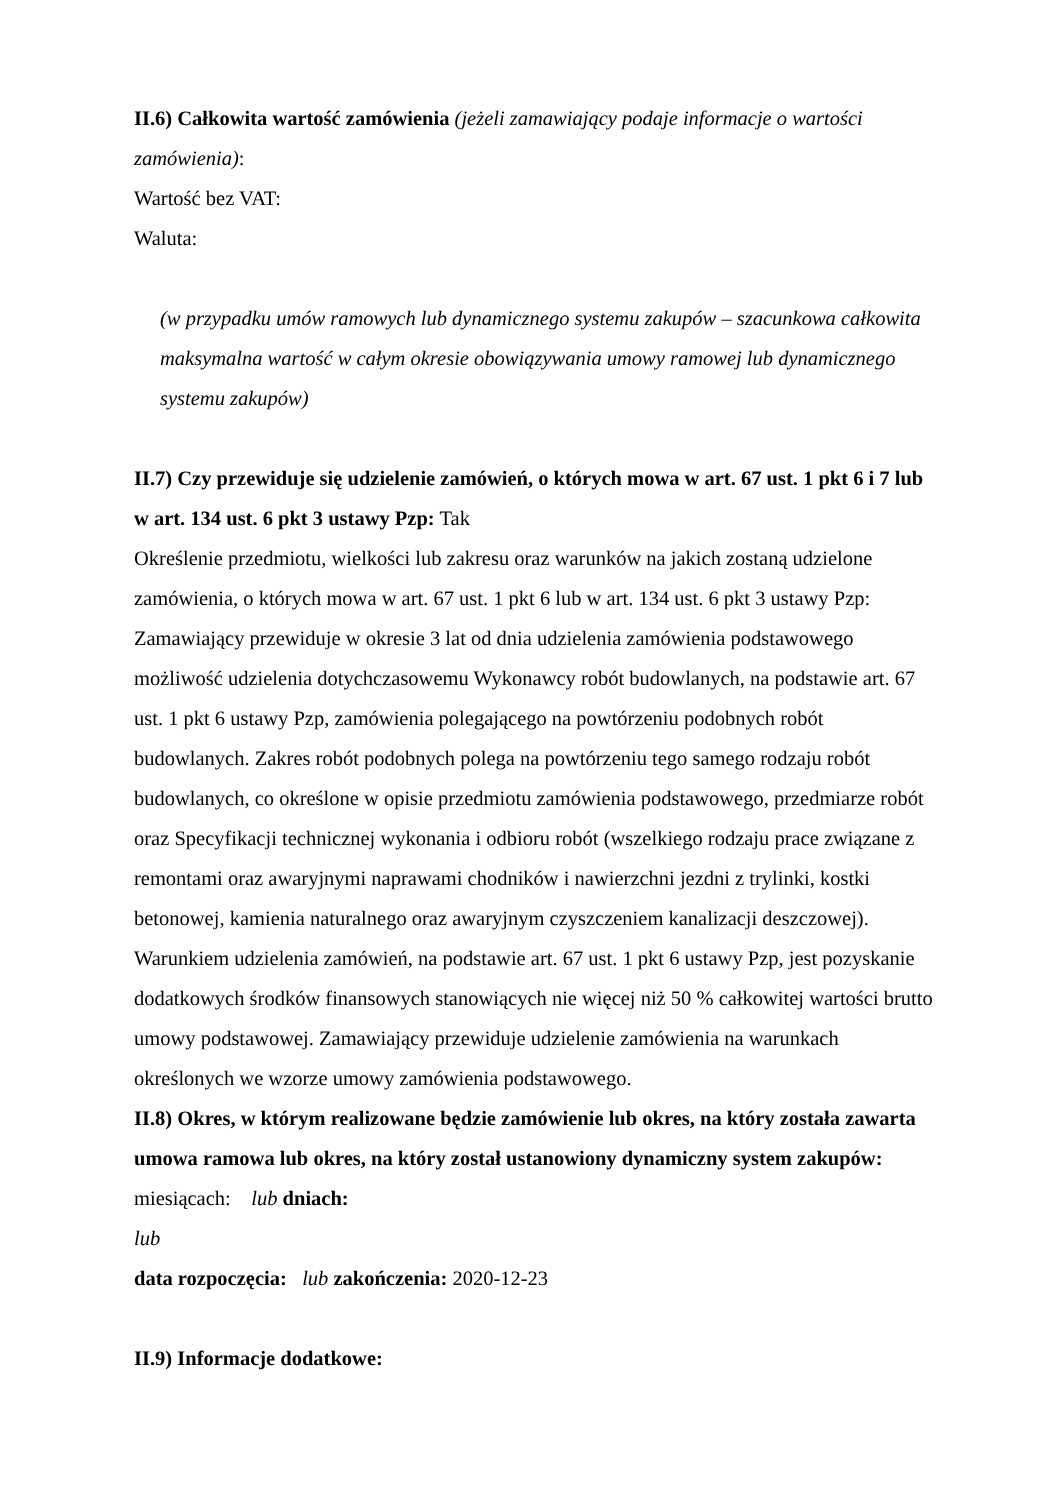II.6) Całkowita wartość zamówienia (jeżeli zamawiający podaje informacje o wartości zamówienia):
Wartość bez VAT:
Waluta:
(w przypadku umów ramowych lub dynamicznego systemu zakupów – szacunkowa całkowita maksymalna wartość w całym okresie obowiązywania umowy ramowej lub dynamicznego systemu zakupów)
II.7) Czy przewiduje się udzielenie zamówień, o których mowa w art. 67 ust. 1 pkt 6 i 7 lub w art. 134 ust. 6 pkt 3 ustawy Pzp: Tak
Określenie przedmiotu, wielkości lub zakresu oraz warunków na jakich zostaną udzielone zamówienia, o których mowa w art. 67 ust. 1 pkt 6 lub w art. 134 ust. 6 pkt 3 ustawy Pzp: Zamawiający przewiduje w okresie 3 lat od dnia udzielenia zamówienia podstawowego możliwość udzielenia dotychczasowemu Wykonawcy robót budowlanych, na podstawie art. 67 ust. 1 pkt 6 ustawy Pzp, zamówienia polegającego na powtórzeniu podobnych robót budowlanych. Zakres robót podobnych polega na powtórzeniu tego samego rodzaju robót budowlanych, co określone w opisie przedmiotu zamówienia podstawowego, przedmiarze robót oraz Specyfikacji technicznej wykonania i odbioru robót (wszelkiego rodzaju prace związane z remontami oraz awaryjnymi naprawami chodników i nawierzchni jezdni z trylinki, kostki betonowej, kamienia naturalnego oraz awaryjnym czyszczeniem kanalizacji deszczowej). Warunkiem udzielenia zamówień, na podstawie art. 67 ust. 1 pkt 6 ustawy Pzp, jest pozyskanie dodatkowych środków finansowych stanowiących nie więcej niż 50 % całkowitej wartości brutto umowy podstawowej. Zamawiający przewiduje udzielenie zamówienia na warunkach określonych we wzorze umowy zamówienia podstawowego.
II.8) Okres, w którym realizowane będzie zamówienie lub okres, na który została zawarta umowa ramowa lub okres, na który został ustanowiony dynamiczny system zakupów:
miesiącach: lub dniach:
lub
data rozpoczęcia: lub zakończenia: 2020-12-23
II.9) Informacje dodatkowe: